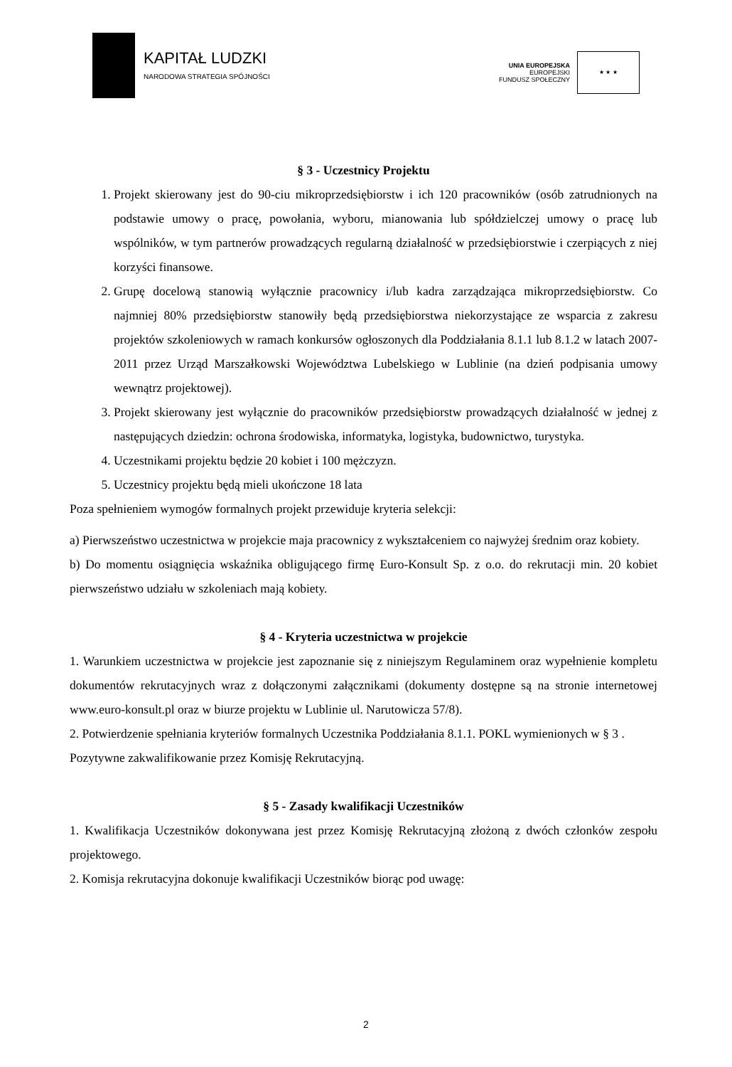KAPITAŁ LUDZKI
NARODOWA STRATEGIA SPÓJNOŚCI
UNIA EUROPEJSKA
EUROPEJSKI
FUNDUSZ SPOŁECZNY
★ ★ ★
§ 3 - Uczestnicy Projektu
1. Projekt skierowany jest do 90-ciu mikroprzedsiębiorstw i ich 120 pracowników (osób zatrudnionych na podstawie umowy o pracę, powołania, wyboru, mianowania lub spółdzielczej umowy o pracę lub wspólników, w tym partnerów prowadzących regularną działalność w przedsiębiorstwie i czerpiących z niej korzyści finansowe.
2. Grupę docelową stanowią wyłącznie pracownicy i/lub kadra zarządzająca mikroprzedsiębiorstw. Co najmniej 80% przedsiębiorstw stanowiły będą przedsiębiorstwa niekorzystające ze wsparcia z zakresu projektów szkoleniowych w ramach konkursów ogłoszonych dla Poddziałania 8.1.1 lub 8.1.2 w latach 2007-2011 przez Urząd Marszałkowski Województwa Lubelskiego w Lublinie (na dzień podpisania umowy wewnątrz projektowej).
3. Projekt skierowany jest wyłącznie do pracowników przedsiębiorstw prowadzących działalność w jednej z następujących dziedzin: ochrona środowiska, informatyka, logistyka, budownictwo, turystyka.
4. Uczestnikami projektu będzie 20 kobiet i 100 mężczyzn.
5. Uczestnicy projektu będą mieli ukończone 18 lata
Poza spełnieniem wymogów formalnych projekt przewiduje kryteria selekcji:
a) Pierwszeństwo uczestnictwa w projekcie maja pracownicy z wykształceniem co najwyżej średnim oraz kobiety.
b) Do momentu osiągnięcia wskaźnika obligującego firmę Euro-Konsult Sp. z o.o. do rekrutacji min. 20 kobiet pierwszeństwo udziału w szkoleniach mają kobiety.
§ 4 - Kryteria uczestnictwa w projekcie
1. Warunkiem uczestnictwa w projekcie jest zapoznanie się z niniejszym Regulaminem oraz wypełnienie kompletu dokumentów rekrutacyjnych wraz z dołączonymi załącznikami (dokumenty dostępne są na stronie internetowej www.euro-konsult.pl oraz w biurze projektu w Lublinie ul. Narutowicza 57/8).
2. Potwierdzenie spełniania kryteriów formalnych Uczestnika Poddziałania 8.1.1. POKL wymienionych w § 3 .
Pozytywne zakwalifikowanie przez Komisję Rekrutacyjną.
§ 5 - Zasady kwalifikacji Uczestników
1. Kwalifikacja Uczestników dokonywana jest przez Komisję Rekrutacyjną złożoną z dwóch członków zespołu projektowego.
2. Komisja rekrutacyjna dokonuje kwalifikacji Uczestników biorąc pod uwagę:
2